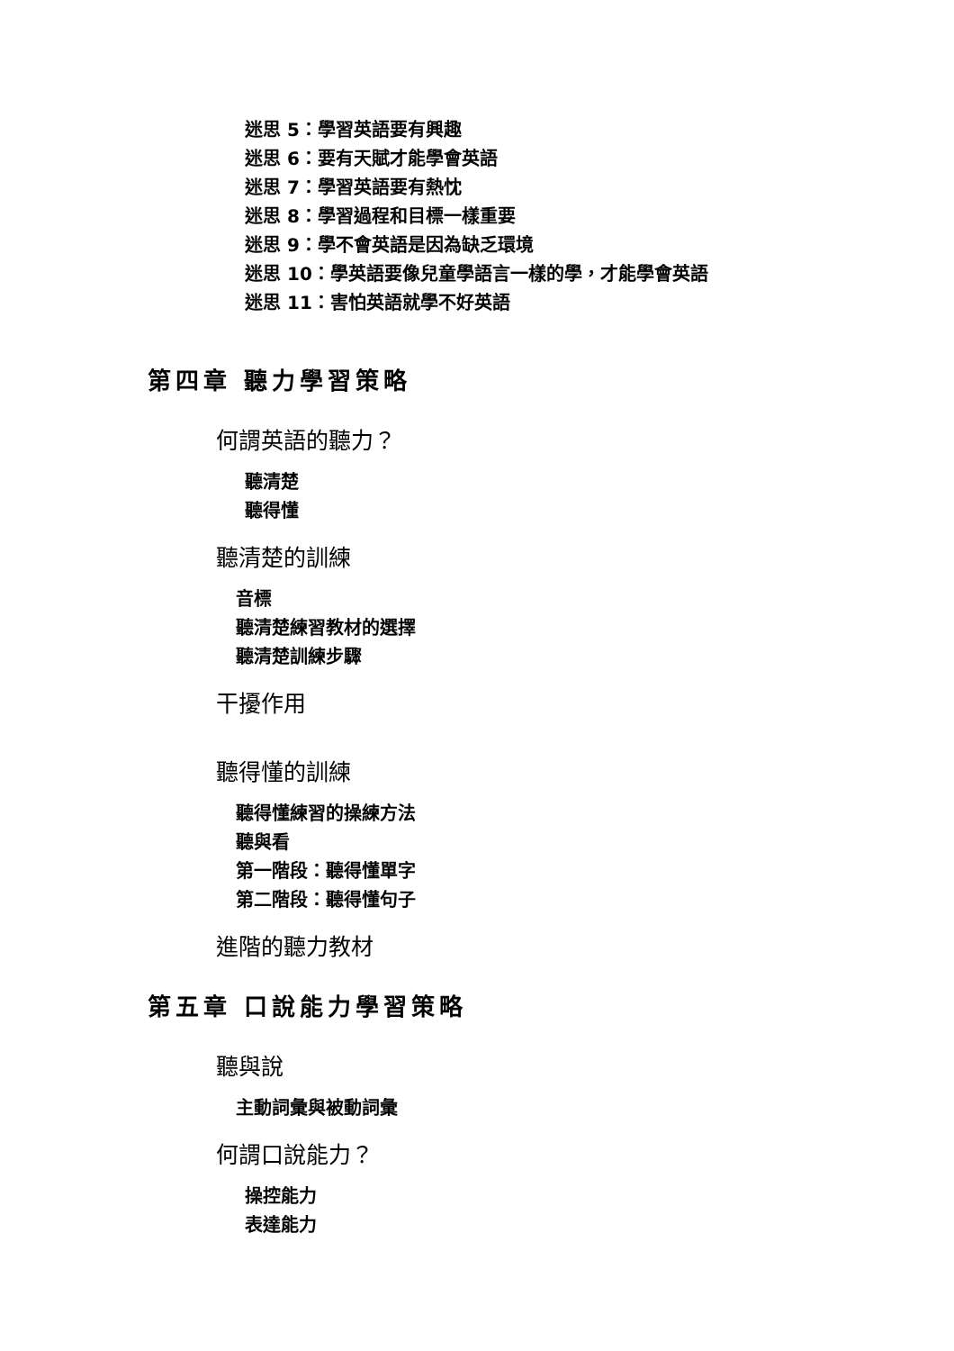迷思 5：學習英語要有興趣
迷思 6：要有天賦才能學會英語
迷思 7：學習英語要有熱忱
迷思 8：學習過程和目標一樣重要
迷思 9：學不會英語是因為缺乏環境
迷思 10：學英語要像兒童學語言一樣的學，才能學會英語
迷思 11：害怕英語就學不好英語
第四章 聽力學習策略
何謂英語的聽力？
聽清楚
聽得懂
聽清楚的訓練
音標
聽清楚練習教材的選擇
聽清楚訓練步驟
干擾作用
聽得懂的訓練
聽得懂練習的操練方法
聽與看
第一階段：聽得懂單字
第二階段：聽得懂句子
進階的聽力教材
第五章 口說能力學習策略
聽與說
主動詞彙與被動詞彙
何謂口說能力？
操控能力
表達能力